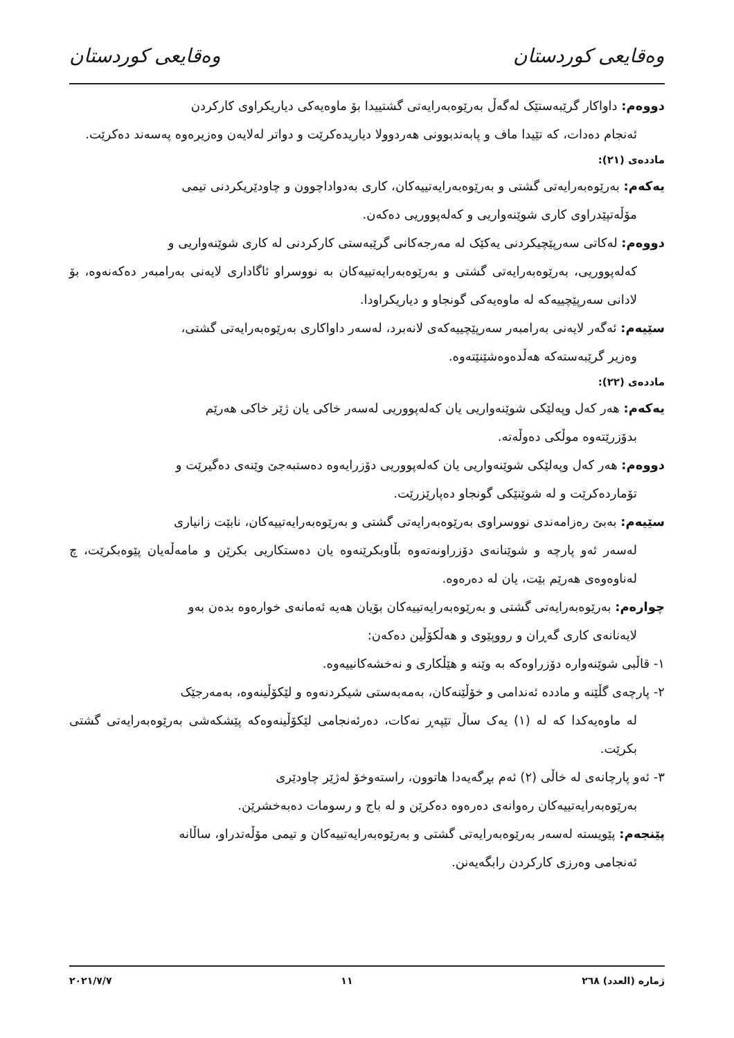وەقایعی کوردستان وەقایعی کوردستان
دووەم: داواکار گرێبەستێک لەگەڵ بەرێوەبەرایەتی گشتییدا بۆ ماوەیەکی دیاریکراوی کارکردن
ئەنجام دەدات، کە تێیدا ماف و پابەندبوونی هەردوولا دیاریدەکرێت و دواتر لەلایەن وەزیرەوە پەسەند دەکرێت.
ماددەی (٢١):
یەکەم: بەرێوەبەرایەتی گشتی و بەرێوەبەرایەتییەکان، کاری بەدواداچوون و چاودێریکردنی تیمی
مۆڵەتپێدراوی کاری شوێنەواریی و کەلەپووریی دەکەن.
دووەم: لەکاتی سەرپێچیکردنی یەکێک لە مەرجەکانی گرێبەستی کارکردنی لە کاری شوێنەواریی و
کەلەپووریی، بەرێوەبەرایەتی گشتی و بەرێوەبەرایەتییەکان بە نووسراو ئاگاداری لایەنی بەرامبەر دەکەنەوە، بۆ لادانی سەرپێچییەکە لە ماوەیەکی گونجاو و دیاریکراودا.
سێیەم: ئەگەر لایەنی بەرامبەر سەرپێچییەکەی لانەبرد، لەسەر داواکاری بەرێوەبەرایەتی گشتی،
وەزیر گرێبەستەکە هەڵدەوەشێنێتەوە.
ماددەی (٢٢):
یەکەم: هەر کەل وپەلێکی شوێنەواریی یان کەلەپووریی لەسەر خاکی یان ژێر خاکی هەرێم
بدۆزرێتەوە موڵکی دەوڵەتە.
دووەم: هەر کەل وپەلێکی شوێنەواریی یان کەلەپووریی دۆزرایەوە دەستبەجێ وێنەی دەگیرێت و
تۆماردەکرێت و لە شوێنێکی گونجاو دەپارێزرێت.
سێیەم: بەبێ رەزامەندی نووسراوی بەرێوەبەرایەتی گشتی و بەرێوەبەرایەتییەکان، نابێت زانیاری
لەسەر ئەو پارچە و شوێنانەی دۆزراونەتەوە بڵاوبکرێنەوە یان دەستکاریی بکرێن و مامەڵەیان پێوەبکرێت، چ لەناوەوەی هەرێم بێت، یان لە دەرەوە.
چوارەم: بەرێوەبەرایەتی گشتی و بەرێوەبەرایەتییەکان بۆیان هەیە ئەمانەی خوارەوە بدەن بەو
لایەنانەی کاری گەڕان و رووپێوی و هەڵکۆڵین دەکەن:
١- قاڵبی شوێنەوارە دۆزراوەکە بە وێنە و هێڵکاری و نەخشەکانییەوە.
٢- پارچەی گڵێنە و ماددە ئەندامی و خۆڵێنەکان، بەمەبەستی شیکردنەوە و لێکۆڵینەوە، بەمەرجێک
لە ماوەیەکدا کە لە (١) یەک ساڵ تێپەڕ نەکات، دەرئەنجامی لێکۆڵینەوەکە پێشکەشی بەرێوەبەرایەتی گشتی بکرێت.
٣- ئەو پارچانەی لە خاڵی (٢) ئەم بڕگەیەدا هاتوون، راستەوخۆ لەژێر چاودێری
بەرێوەبەرایەتییەکان رەوانەی دەرەوە دەکرێن و لە باج و رسومات دەبەخشرێن.
پێنجەم: پێویستە لەسەر بەرێوەبەرایەتی گشتی و بەرێوەبەرایەتییەکان و تیمی مۆڵەتدراو، ساڵانە
ئەنجامی وەرزی کارکردن رابگەیەنن.
ژمارە (العدد) ٢٦٨ ١١ ٢٠٢١/٧/٧